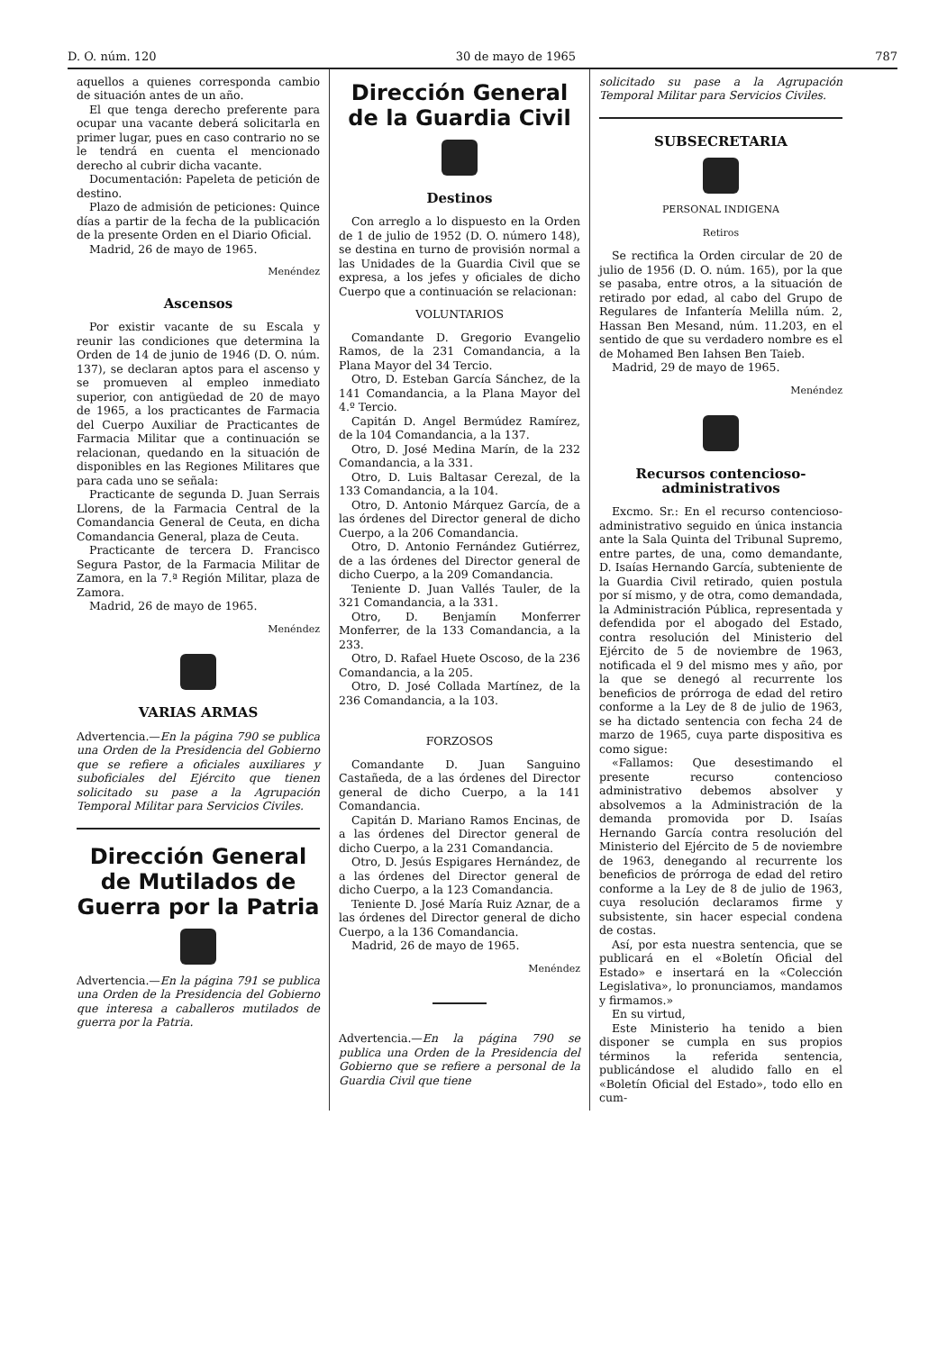D. O. núm. 120 30 de mayo de 1965 787
aquellos a quienes corresponda cambio de situación antes de un año.
El que tenga derecho preferente para ocupar una vacante deberá solicitarla en primer lugar, pues en caso contrario no se le tendrá en cuenta el mencionado derecho al cubrir dicha vacante.
Documentación: Papeleta de petición de destino.
Plazo de admisión de peticiones: Quince días a partir de la fecha de la publicación de la presente Orden en el Diario Oficial.
Madrid, 26 de mayo de 1965.
Menéndez
Ascensos
Por existir vacante de su Escala y reunir las condiciones que determina la Orden de 14 de junio de 1946 (D. O. núm. 137), se declaran aptos para el ascenso y se promueven al empleo inmediato superior, con antigüedad de 20 de mayo de 1965, a los practicantes de Farmacia del Cuerpo Auxiliar de Practicantes de Farmacia Militar que a continuación se relacionan, quedando en la situación de disponibles en las Regiones Militares que para cada uno se señala:
Practicante de segunda D. Juan Serrais Llorens, de la Farmacia Central de la Comandancia General de Ceuta, en dicha Comandancia General, plaza de Ceuta.
Practicante de tercera D. Francisco Segura Pastor, de la Farmacia Militar de Zamora, en la 7.ª Región Militar, plaza de Zamora.
Madrid, 26 de mayo de 1965.
Menéndez
VARIAS ARMAS
Advertencia.—En la página 790 se publica una Orden de la Presidencia del Gobierno que se refiere a oficiales auxiliares y suboficiales del Ejército que tienen solicitado su pase a la Agrupación Temporal Militar para Servicios Civiles.
Dirección General de Mutilados de Guerra por la Patria
Advertencia.—En la página 791 se publica una Orden de la Presidencia del Gobierno que interesa a caballeros mutilados de guerra por la Patria.
Dirección General de la Guardia Civil
Destinos
Con arreglo a lo dispuesto en la Orden de 1 de julio de 1952 (D. O. número 148), se destina en turno de provisión normal a las Unidades de la Guardia Civil que se expresa, a los jefes y oficiales de dicho Cuerpo que a continuación se relacionan:
VOLUNTARIOS
Comandante D. Gregorio Evangelio Ramos, de la 231 Comandancia, a la Plana Mayor del 34 Tercio.
Otro, D. Esteban García Sánchez, de la 141 Comandancia, a la Plana Mayor del 4.º Tercio.
Capitán D. Angel Bermúdez Ramírez, de la 104 Comandancia, a la 137.
Otro, D. José Medina Marín, de la 232 Comandancia, a la 331.
Otro, D. Luis Baltasar Cerezal, de la 133 Comandancia, a la 104.
Otro, D. Antonio Márquez García, de a las órdenes del Director general de dicho Cuerpo, a la 206 Comandancia.
Otro, D. Antonio Fernández Gutiérrez, de a las órdenes del Director general de dicho Cuerpo, a la 209 Comandancia.
Teniente D. Juan Vallés Tauler, de la 321 Comandancia, a la 331.
Otro, D. Benjamín Monferrer Monferrer, de la 133 Comandancia, a la 233.
Otro, D. Rafael Huete Oscoso, de la 236 Comandancia, a la 205.
Otro, D. José Collada Martínez, de la 236 Comandancia, a la 103.
FORZOSOS
Comandante D. Juan Sanguino Castañeda, de a las órdenes del Director general de dicho Cuerpo, a la 141 Comandancia.
Capitán D. Mariano Ramos Encinas, de a las órdenes del Director general de dicho Cuerpo, a la 231 Comandancia.
Otro, D. Jesús Espigares Hernández, de a las órdenes del Director general de dicho Cuerpo, a la 123 Comandancia.
Teniente D. José María Ruiz Aznar, de a las órdenes del Director general de dicho Cuerpo, a la 136 Comandancia.
Madrid, 26 de mayo de 1965.
Menéndez
Advertencia.—En la página 790 se publica una Orden de la Presidencia del Gobierno que se refiere a personal de la Guardia Civil que tiene
solicitado su pase a la Agrupación Temporal Militar para Servicios Civiles.
SUBSECRETARIA
PERSONAL INDIGENA
Retiros
Se rectifica la Orden circular de 20 de julio de 1956 (D. O. núm. 165), por la que se pasaba, entre otros, a la situación de retirado por edad, al cabo del Grupo de Regulares de Infantería Melilla núm. 2, Hassan Ben Mesand, núm. 11.203, en el sentido de que su verdadero nombre es el de Mohamed Ben Iahsen Ben Taieb.
Madrid, 29 de mayo de 1965.
Menéndez
Recursos contencioso-administrativos
Excmo. Sr.: En el recurso contencioso-administrativo seguido en única instancia ante la Sala Quinta del Tribunal Supremo, entre partes, de una, como demandante, D. Isaías Hernando García, subteniente de la Guardia Civil retirado, quien postula por sí mismo, y de otra, como demandada, la Administración Pública, representada y defendida por el abogado del Estado, contra resolución del Ministerio del Ejército de 5 de noviembre de 1963, notificada el 9 del mismo mes y año, por la que se denegó al recurrente los beneficios de prórroga de edad del retiro conforme a la Ley de 8 de julio de 1963, se ha dictado sentencia con fecha 24 de marzo de 1965, cuya parte dispositiva es como sigue:
«Fallamos: Que desestimando el presente recurso contencioso administrativo debemos absolver y absolvemos a la Administración de la demanda promovida por D. Isaías Hernando García contra resolución del Ministerio del Ejército de 5 de noviembre de 1963, denegando al recurrente los beneficios de prórroga de edad del retiro conforme a la Ley de 8 de julio de 1963, cuya resolución declaramos firme y subsistente, sin hacer especial condena de costas.
Así, por esta nuestra sentencia, que se publicará en el «Boletín Oficial del Estado» e insertará en la «Colección Legislativa», lo pronunciamos, mandamos y firmamos.»
En su virtud,
Este Ministerio ha tenido a bien disponer se cumpla en sus propios términos la referida sentencia, publicándose el aludido fallo en el «Boletín Oficial del Estado», todo ello en cum-